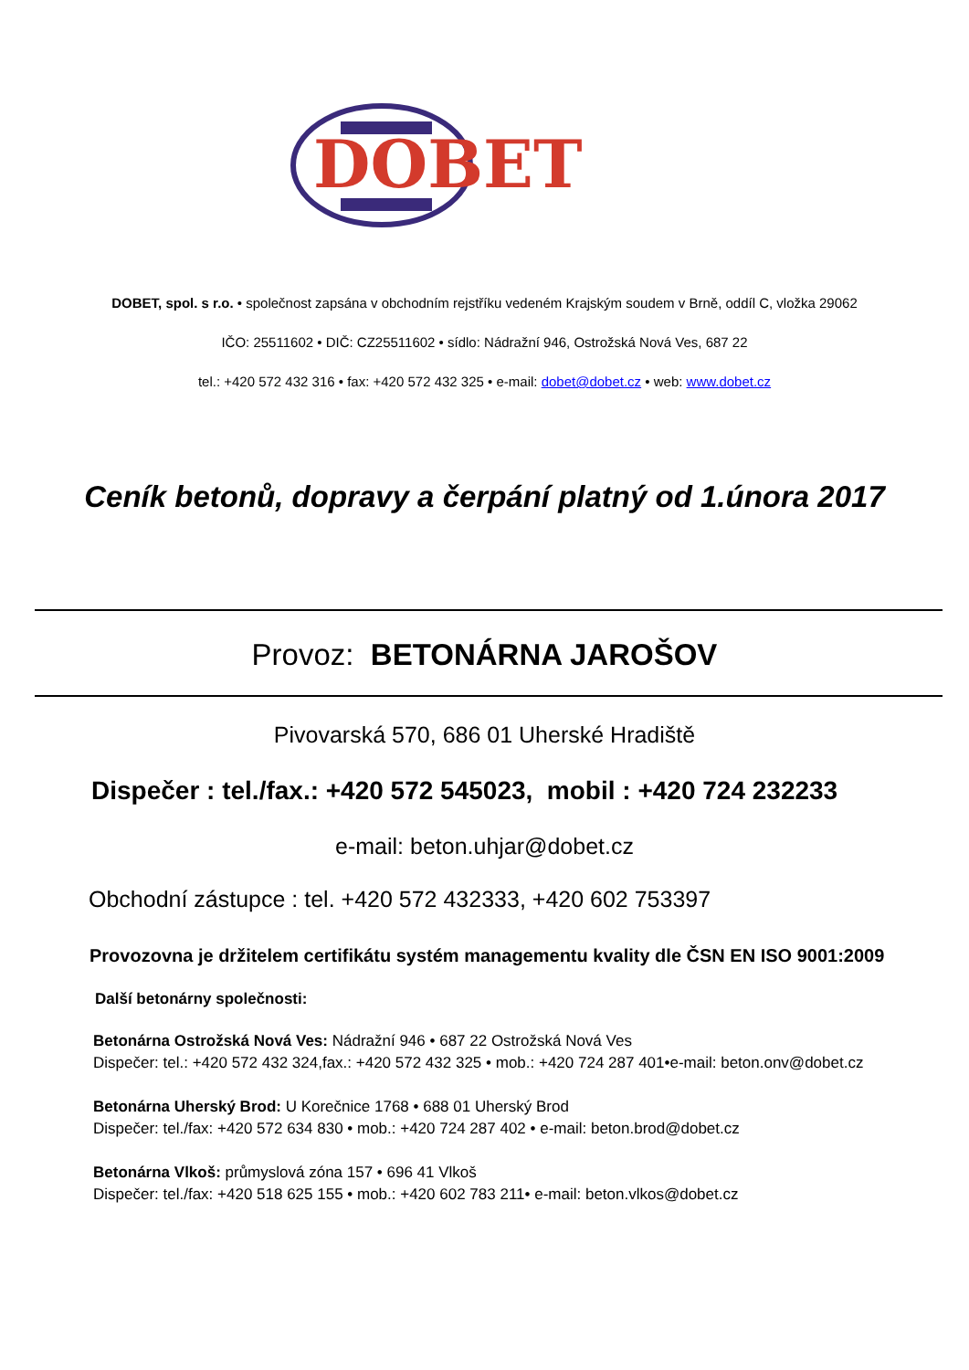DOBET
DOBET, spol. s r.o. • společnost zapsána v obchodním rejstříku vedeném Krajským soudem v Brně, oddíl C, vložka 29062
IČO: 25511602 • DIČ: CZ25511602 • sídlo: Nádražní 946, Ostrožská Nová Ves, 687 22
tel.: +420 572 432 316 • fax: +420 572 432 325 • e-mail: dobet@dobet.cz • web: www.dobet.cz
Ceník betonů, dopravy a čerpání platný od 1.února 2017
Provoz: BETONÁRNA JAROŠOV
Pivovarská 570, 686 01 Uherské Hradiště
Dispečer : tel./fax.: +420 572 545023, mobil : +420 724 232233
e-mail: beton.uhjar@dobet.cz
Obchodní zástupce : tel. +420 572 432333, +420 602 753397
Provozovna je držitelem certifikátu systém managementu kvality dle ČSN EN ISO 9001:2009
Další betonárny společnosti:
Betonárna Ostrožská Nová Ves: Nádražní 946 • 687 22 Ostrožská Nová Ves
Dispečer: tel.: +420 572 432 324,fax.: +420 572 432 325 • mob.: +420 724 287 401•e-mail: beton.onv@dobet.cz
Betonárna Uherský Brod: U Korečnice 1768 • 688 01 Uherský Brod
Dispečer: tel./fax: +420 572 634 830 • mob.: +420 724 287 402 • e-mail: beton.brod@dobet.cz
Betonárna Vlkoš: průmyslová zóna 157 • 696 41 Vlkoš
Dispečer: tel./fax: +420 518 625 155 • mob.: +420 602 783 211• e-mail: beton.vlkos@dobet.cz